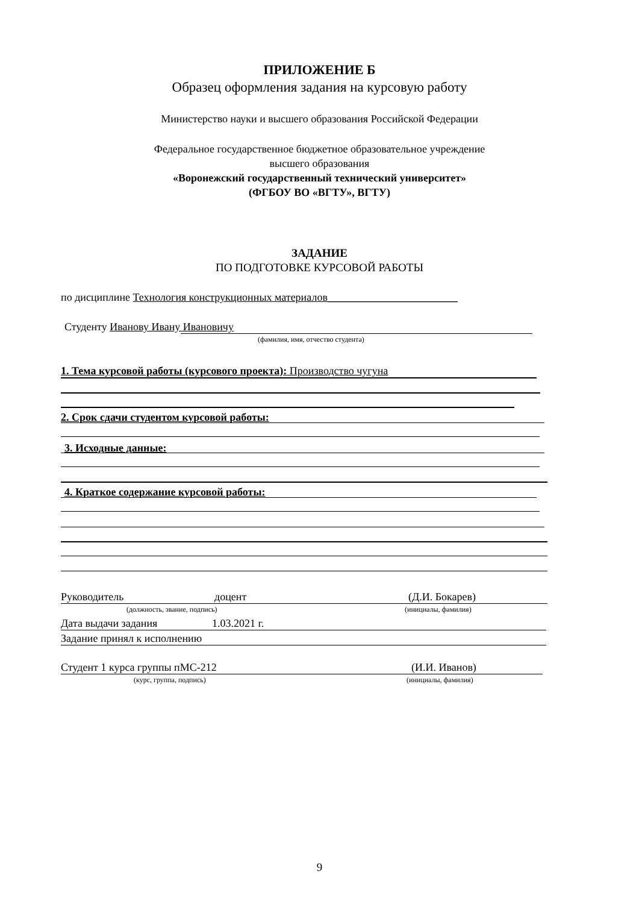ПРИЛОЖЕНИЕ Б
Образец оформления задания на курсовую работу
Министерство науки и высшего образования Российской Федерации
Федеральное государственное бюджетное образовательное учреждение
высшего образования
«Воронежский государственный технический университет»
(ФГБОУ ВО «ВГТУ», ВГТУ)
ЗАДАНИЕ
ПО ПОДГОТОВКЕ КУРСОВОЙ РАБОТЫ
по дисциплине Технология конструкционных материалов________________________
Студенту Иванову Ивану Ивановичу
(фамилия, имя, отчество студента)
1. Тема курсовой работы (курсового проекта): Производство чугуна
2. Срок сдачи студентом курсовой работы:
3. Исходные данные:
4. Краткое содержание курсовой работы:
Руководитель доцент (Д.И. Бокарев)
(должность, звание, подпись) (инициалы, фамилия)
Дата выдачи задания 1.03.2021 г.
Задание принял к исполнению
Студент 1 курса группы пМС-212 (И.И. Иванов)
(курс, группа, подпись) (инициалы, фамилия)
9